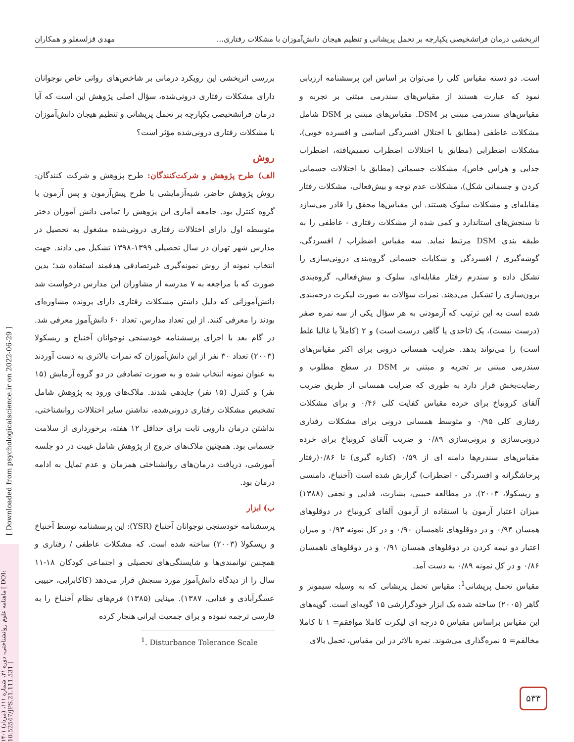اثربخشی درمان فراتشخیصی یکپارچه بر تحمل پریشانی و تنظیم هیجان دانش‌آموزان با مشکلات رفتاری... مهدی قزلسفلو و همکاران
[ Downloaded from psychologicalscience.ir on 2022-06-29 ]
ماهنامه علوم روانشناختی، دوره ۲۱، شماره ۱۱۱، (مرداد) ۱۴۰۱ [ DOI: 10.52547/JPS.21.111.531 ]
بررسی اثربخشی این رویکرد درمانی بر شاخص‌های روانی خاص نوجوانان دارای مشکلات رفتاری درونی‌شده، سؤال اصلی پژوهش این است که آیا درمان فراتشخیصی یکپارچه بر تحمل پریشانی و تنظیم هیجان دانش‌آموزان با مشکلات رفتاری درونی‌شده مؤثر است؟
روش
الف) طرح پژوهش و شرکت‌کنندگان:
طرح پژوهش و شرکت کنندگان: روش پژوهش حاضر، شبه‌آزمایشی با طرح پیش‌آزمون و پس آزمون با گروه کنترل بود. جامعه آماری این پژوهش را تمامی دانش آموزان دختر متوسطه اول دارای اختلالات رفتاری درونی‌شده مشغول به تحصیل در مدارس شهر تهران در سال تحصیلی ۱۳۹۹-۱۳۹۸ تشکیل می دادند. جهت انتخاب نمونه از روش نمونه‌گیری غیرتصادفی هدفمند استفاده شد؛ بدین صورت که با مراجعه به ۷ مدرسه از مشاوران این مدارس درخواست شد دانش‌آموزانی که دلیل داشتن مشکلات رفتاری دارای پرونده مشاوره‌ای بودند را معرفی کنند. از این تعداد مدارس، تعداد ۶۰ دانش‌آموز معرفی شد. در گام بعد با اجرای پرسشنامه خودسنجی نوجوانان آخنباخ و ریسکولا (۲۰۰۳) تعداد ۳۰ نفر از این دانش‌آموزان که نمرات بالاتری به دست آوردند به عنوان نمونه انتخاب شده و به صورت تصادفی در دو گروه آزمایش (۱۵ نفر) و کنترل (۱۵ نفر) جایدهی شدند. ملاک‌های ورود به پژوهش شامل تشخیص مشکلات رفتاری درونی‌شده، نداشتن سایر اختلالات روانشناختی، نداشتن درمان دارویی ثابت برای حداقل ۱۲ هفته، برخورداری از سلامت جسمانی بود. همچنین ملاک‌های خروج از پژوهش شامل غیبت در دو جلسه آموزشی، دریافت درمان‌های روانشناختی همزمان و عدم تمایل به ادامه درمان بود.
ب) ابزار
پرسشنامه خودسنجی نوجوانان آخنباخ (YSR): این پرسشنامه توسط آخنباخ و ریسکولا (۲۰۰۳) ساخته شده است. که مشکلات عاطفی / رفتاری و همچنین توانمندی‌ها و شایستگی‌های تحصیلی و اجتماعی کودکان ۱۸-۱۱ سال را از دیدگاه دانش‌آموز مورد سنجش قرار می‌دهد (کاکابرایی، حبیبی عسگرآبادی و فدایی، ۱۳۸۷). مینایی (۱۳۸۵) فرم‌های نظام آخنباخ را به فارسی ترجمه نموده و برای جمعیت ایرانی هنجار کرده
<sup>1</sup>. Disturbance Tolerance Scale
است. دو دسته مقیاس کلی را می‌توان بر اساس این پرسشنامه ارزیابی نمود که عبارت هستند از مقیاس‌های سندرمی مبتنی بر تجربه و مقیاس‌های سندرمی مبتنی بر DSM. مقیاس‌های مبتنی بر DSM شامل مشکلات عاطفی (مطابق با اختلال افسردگی اساسی و افسرده خویی)، مشکلات اضطرابی (مطابق با اختلالات اضطراب تعمیم‌یافته، اضطراب جدایی و هراس خاص)، مشکلات جسمانی (مطابق با اختلالات جسمانی کردن و جسمانی شکل)، مشکلات عدم توجه و بیش‌فعالی، مشکلات رفتار مقابله‌ای و مشکلات سلوک هستند. این مقیاس‌ها محقق را قادر می‌سازد تا سنجش‌های استاندارد و کمی شده از مشکلات رفتاری - عاطفی را به طبقه بندی DSM مرتبط نماید. سه مقیاس اضطراب / افسردگی، گوشه‌گیری / افسردگی و شکایات جسمانی گروه‌بندی درونی‌سازی را تشکل داده و سندرم رفتار مقابله‌ای، سلوک و بیش‌فعالی، گروه‌بندی برون‌سازی را تشکیل می‌دهند. نمرات سؤالات به صورت لیکرت درجه‌بندی شده است به این ترتیب که آزمودنی به هر سؤال یکی از سه نمره صفر (درست نیست)، یک (تاحدی یا گاهی درست است) و ۲ (کاملاً یا غالبا غلط است) را می‌تواند بدهد. ضرایب همسانی درونی برای اکثر مقیاس‌های سندرمی مبتنی بر تجربه و مبتنی بر DSM در سطح مطلوب و رضایت‌بخش قرار دارد به طوری که ضرایب همسانی از طریق ضریب آلفای کرونباخ برای خرده مقیاس کفایت کلی ۰/۴۶ و برای مشکلات رفتاری کلی ۰/۹۵ و متوسط همسانی درونی برای مشکلات رفتاری درونی‌سازی و برونی‌سازی ۰/۸۹ و ضریب آلفای کرونباخ برای خرده مقیاس‌های سندرم‌ها دامنه ای از ۰/۵۹ (کناره گیری) تا ۰/۸۶(رفتار پرخاشگرانه و افسردگی - اضطراب) گزارش شده است (آخنباخ، دامنسی و ریسکولا، ۲۰۰۳). در مطالعه حبیبی، بشارت، فدایی و نجفی (۱۳۸۸) میزان اعتبار آزمون با استفاده از آزمون آلفای کرونباخ در دوقلوهای همسان ۰/۹۴ و در دوقلوهای ناهمسان ۰/۹۰ و در کل نمونه ۰/۹۳ و میزان اعتیار دو نیمه کردن در دوقلوهای همسان ۰/۹۱ و در دوقلوهای ناهمسان ۰/۸۶ و در کل نمونه ۰/۸۹ به دست آمد.
مقیاس تحمل پریشانی<sup>1</sup>: مقیاس تحمل پریشانی که به وسیله سیمونز و گاهر (۲۰۰۵) ساخته شده یک ابزار خودگزارشی ۱۵ گویه‌ای است. گویه‌های این مقیاس براساس مقیاس ۵ درجه ای لیکرت کاملا موافقم= ۱ تا کاملا مخالفم= ۵ نمره‌گذاری می‌شوند. نمره بالاتر در این مقیاس، تحمل بالای
۵۳۳